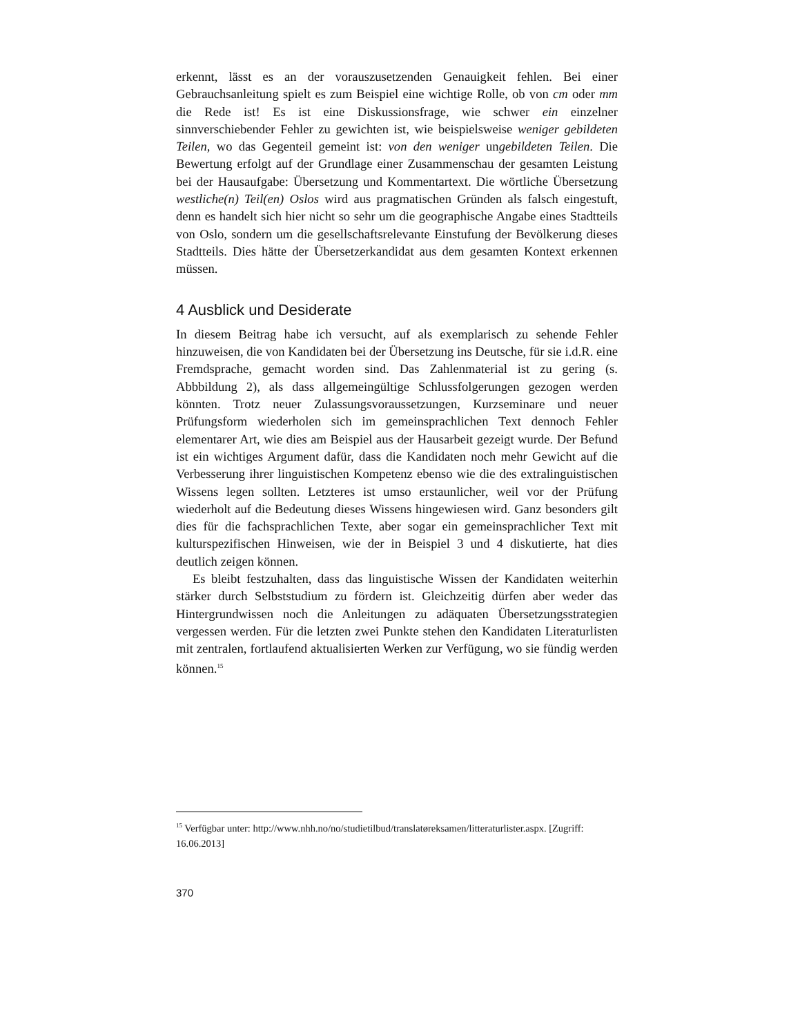erkennt, lässt es an der vorauszusetzenden Genauigkeit fehlen. Bei einer Gebrauchsanleitung spielt es zum Beispiel eine wichtige Rolle, ob von cm oder mm die Rede ist! Es ist eine Diskussionsfrage, wie schwer ein einzelner sinnverschiebender Fehler zu gewichten ist, wie beispielsweise weniger gebildeten Teilen, wo das Gegenteil gemeint ist: von den weniger ungebildeten Teilen. Die Bewertung erfolgt auf der Grundlage einer Zusammenschau der gesamten Leistung bei der Hausaufgabe: Übersetzung und Kommentartext. Die wörtliche Übersetzung westliche(n) Teil(en) Oslos wird aus pragmatischen Gründen als falsch eingestuft, denn es handelt sich hier nicht so sehr um die geographische Angabe eines Stadtteils von Oslo, sondern um die gesellschaftsrelevante Einstufung der Bevölkerung dieses Stadtteils. Dies hätte der Übersetzerkandidat aus dem gesamten Kontext erkennen müssen.
4 Ausblick und Desiderate
In diesem Beitrag habe ich versucht, auf als exemplarisch zu sehende Fehler hinzuweisen, die von Kandidaten bei der Übersetzung ins Deutsche, für sie i.d.R. eine Fremdsprache, gemacht worden sind. Das Zahlenmaterial ist zu gering (s. Abbbildung 2), als dass allgemeingültige Schlussfolgerungen gezogen werden könnten. Trotz neuer Zulassungsvoraussetzungen, Kurzseminare und neuer Prüfungsform wiederholen sich im gemeinsprachlichen Text dennoch Fehler elementarer Art, wie dies am Beispiel aus der Hausarbeit gezeigt wurde. Der Befund ist ein wichtiges Argument dafür, dass die Kandidaten noch mehr Gewicht auf die Verbesserung ihrer linguistischen Kompetenz ebenso wie die des extralinguistischen Wissens legen sollten. Letzteres ist umso erstaunlicher, weil vor der Prüfung wiederholt auf die Bedeutung dieses Wissens hingewiesen wird. Ganz besonders gilt dies für die fachsprachlichen Texte, aber sogar ein gemeinsprachlicher Text mit kulturspezifischen Hinweisen, wie der in Beispiel 3 und 4 diskutierte, hat dies deutlich zeigen können.
Es bleibt festzuhalten, dass das linguistische Wissen der Kandidaten weiterhin stärker durch Selbststudium zu fördern ist. Gleichzeitig dürfen aber weder das Hintergrundwissen noch die Anleitungen zu adäquaten Übersetzungsstrategien vergessen werden. Für die letzten zwei Punkte stehen den Kandidaten Literaturlisten mit zentralen, fortlaufend aktualisierten Werken zur Verfügung, wo sie fündig werden können.<sup>15</sup>
<sup>15</sup> Verfügbar unter: http://www.nhh.no/no/studietilbud/translatøreksamen/litteraturlister.aspx. [Zugriff: 16.06.2013]
370